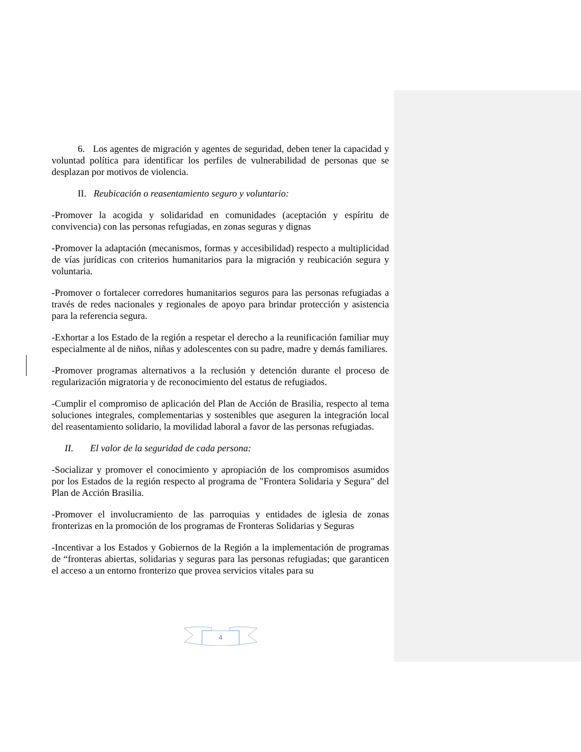6. Los agentes de migración y agentes de seguridad, deben tener la capacidad y voluntad política para identificar los perfiles de vulnerabilidad de personas que se desplazan por motivos de violencia.
II. Reubicación o reasentamiento seguro y voluntario:
-Promover la acogida y solidaridad en comunidades (aceptación y espíritu de convivencia) con las personas refugiadas, en zonas seguras y dignas
-Promover la adaptación (mecanismos, formas y accesibilidad) respecto a multiplicidad de vías jurídicas con criterios humanitarios para la migración y reubicación segura y voluntaria.
-Promover o fortalecer corredores humanitarios seguros para las personas refugiadas a través de redes nacionales y regionales de apoyo para brindar protección y asistencia para la referencia segura.
-Exhortar a los Estado de la región a respetar el derecho a la reunificación familiar muy especialmente al de niños, niñas y adolescentes con su padre, madre y demás familiares.
-Promover programas alternativos a la reclusión y detención durante el proceso de regularización migratoria y de reconocimiento del estatus de refugiados.
-Cumplir el compromiso de aplicación del Plan de Acción de Brasilia, respecto al tema soluciones integrales, complementarias y sostenibles que aseguren la integración local del reasentamiento solidario, la movilidad laboral a favor de las personas refugiadas.
II. El valor de la seguridad de cada persona:
-Socializar y promover el conocimiento y apropiación de los compromisos asumidos por los Estados de la región respecto al programa de "Frontera Solidaria y Segura" del Plan de Acción Brasilia.
-Promover el involucramiento de las parroquias y entidades de iglesia de zonas fronterizas en la promoción de los programas de Fronteras Solidarias y Seguras
-Incentivar a los Estados y Gobiernos de la Región a la implementación de programas de “fronteras abiertas, solidarias y seguras para las personas refugiadas; que garanticen el acceso a un entorno fronterizo que provea servicios vitales para su
4